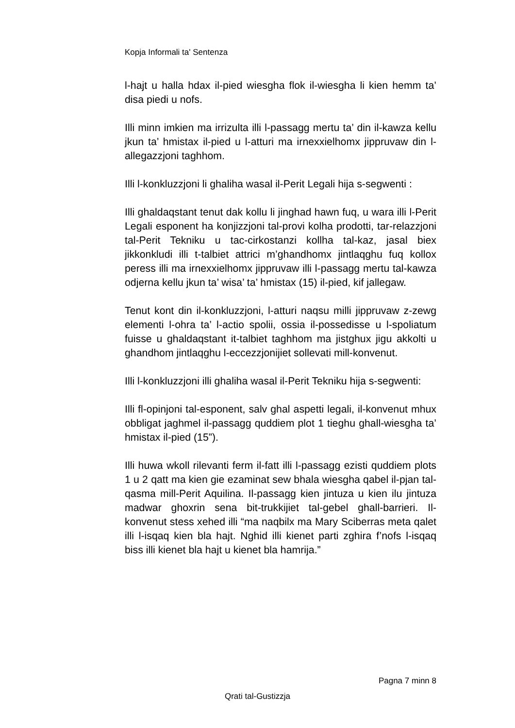Kopja Informali ta' Sentenza
l-hajt u halla hdax il-pied wiesgha flok il-wiesgha li kien hemm ta’ disa piedi u nofs.
Illi minn imkien ma irrizulta illi l-passagg mertu ta’ din il-kawza kellu jkun ta’ hmistax il-pied u l-atturi ma irnexxielhomx jippruvaw din l-allegazzjoni taghhom.
Illi l-konkluzzjoni li ghaliha wasal il-Perit Legali hija s-segwenti :
Illi ghaldaqstant tenut dak kollu li jinghad hawn fuq, u wara illi l-Perit Legali esponent ha konjizzjoni tal-provi kolha prodotti, tar-relazzjoni tal-Perit Tekniku u tac-cirkostanzi kollha tal-kaz, jasal biex jikkonkludi illi t-talbiet attrici m’ghandhomx jintlaqghu fuq kollox peress illi ma irnexxielhomx jippruvaw illi l-passagg mertu tal-kawza odjerna kellu jkun ta’ wisa’ ta’ hmistax (15) il-pied, kif jallegaw.
Tenut kont din il-konkluzzjoni, l-atturi naqsu milli jippruvaw z-zewg elementi l-ohra ta’ l-actio spolii, ossia il-possedisse u l-spoliatum fuisse u ghaldaqstant it-talbiet taghhom ma jistghux jigu akkolti u ghandhom jintlaqghu l-eccezzjonijiet sollevati mill-konvenut.
Illi l-konkluzzjoni illi ghaliha wasal il-Perit Tekniku hija s-segwenti:
Illi fl-opinjoni tal-esponent, salv ghal aspetti legali, il-konvenut mhux obbligat jaghmel il-passagg quddiem plot 1 tieghu ghall-wiesgha ta’ hmistax il-pied (15”).
Illi huwa wkoll rilevanti ferm il-fatt illi l-passagg ezisti quddiem plots 1 u 2 qatt ma kien gie ezaminat sew bhala wiesgha qabel il-pjan tal-qasma mill-Perit Aquilina. Il-passagg kien jintuza u kien ilu jintuza madwar ghoxrin sena bit-trukkijiet tal-gebel ghall-barrieri. Il-konvenut stess xehed illi “ma naqbilx ma Mary Sciberras meta qalet illi l-isqaq kien bla hajt. Nghid illi kienet parti zghira f’nofs l-isqaq biss illi kienet bla hajt u kienet bla hamrija.”
Pagna 7 minn 8
Qrati tal-Gustizzja